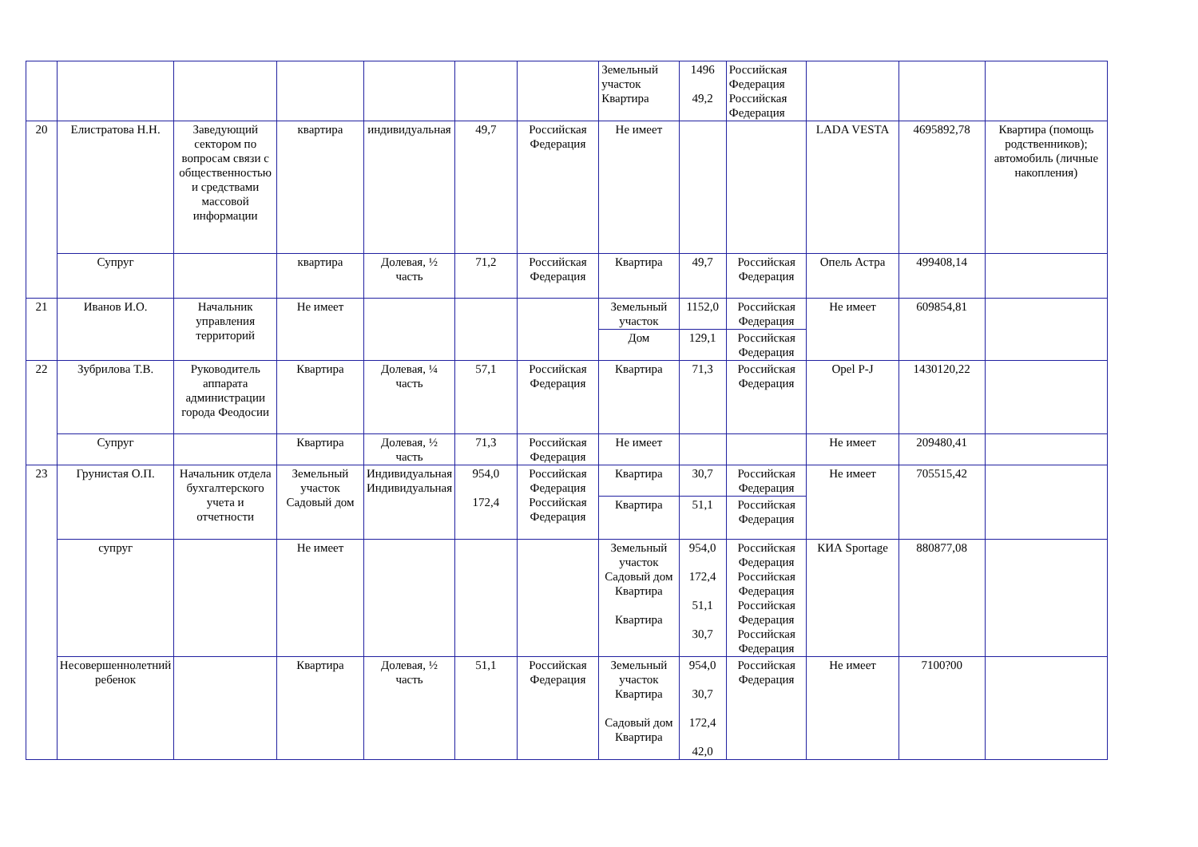| | | | | | | | Земельный участок Квартира | 1496 49,2 | Российская Федерация Российская Федерация | | | |
| 20 | Елистратова Н.Н. | Заведующий сектором по вопросам связи с общественностью и средствами массовой информации | квартира | индивидуальная | 49,7 | Российская Федерация | Не имеет | | | LADA VESTA | 4695892,78 | Квартира (помощь родственников); автомобиль (личные накопления) |
| | Супруг | | квартира | Долевая, ½ часть | 71,2 | Российская Федерация | Квартира | 49,7 | Российская Федерация | Опель Астра | 499408,14 | |
| 21 | Иванов И.О. | Начальник управления территорий | Не имеет | | | | Земельный участок | 1152,0 | Российская Федерация | Не имеет | 609854,81 | |
| | | | | | | | Дом | 129,1 | Российская Федерация | | | |
| 22 | Зубрилова Т.В. | Руководитель аппарата администрации города Феодосии | Квартира | Долевая, ¼ часть | 57,1 | Российская Федерация | Квартира | 71,3 | Российская Федерация | Opel P-J | 1430120,22 | |
| | Супруг | | Квартира | Долевая, ½ часть | 71,3 | Российская Федерация | Не имеет | | | Не имеет | 209480,41 | |
| 23 | Грунистая О.П. | Начальник отдела бухгалтерского учета и отчетности | Земельный участок Садовый дом | Индивидуальная Индивидуальная | 954,0 172,4 | Российская Федерация Российская Федерация | Квартира | 30,7 | Российская Федерация | Не имеет | 705515,42 | |
| | | | | | | | Квартира | 51,1 | Российская Федерация | | | |
| | супруг | | Не имеет | | | | Земельный участок Садовый дом Квартира Квартира | 954,0 172,4 51,1 30,7 | Российская Федерация Российская Федерация Российская Федерация Российская Федерация | КИА Sportage | 880877,08 | |
| | Несовершеннолетний ребенок | | Квартира | Долевая, ½ часть | 51,1 | Российская Федерация | Земельный участок Квартира Садовый дом Квартира | 954,0 30,7 172,4 42,0 | Российская Федерация | Не имеет | 7100?00 | |